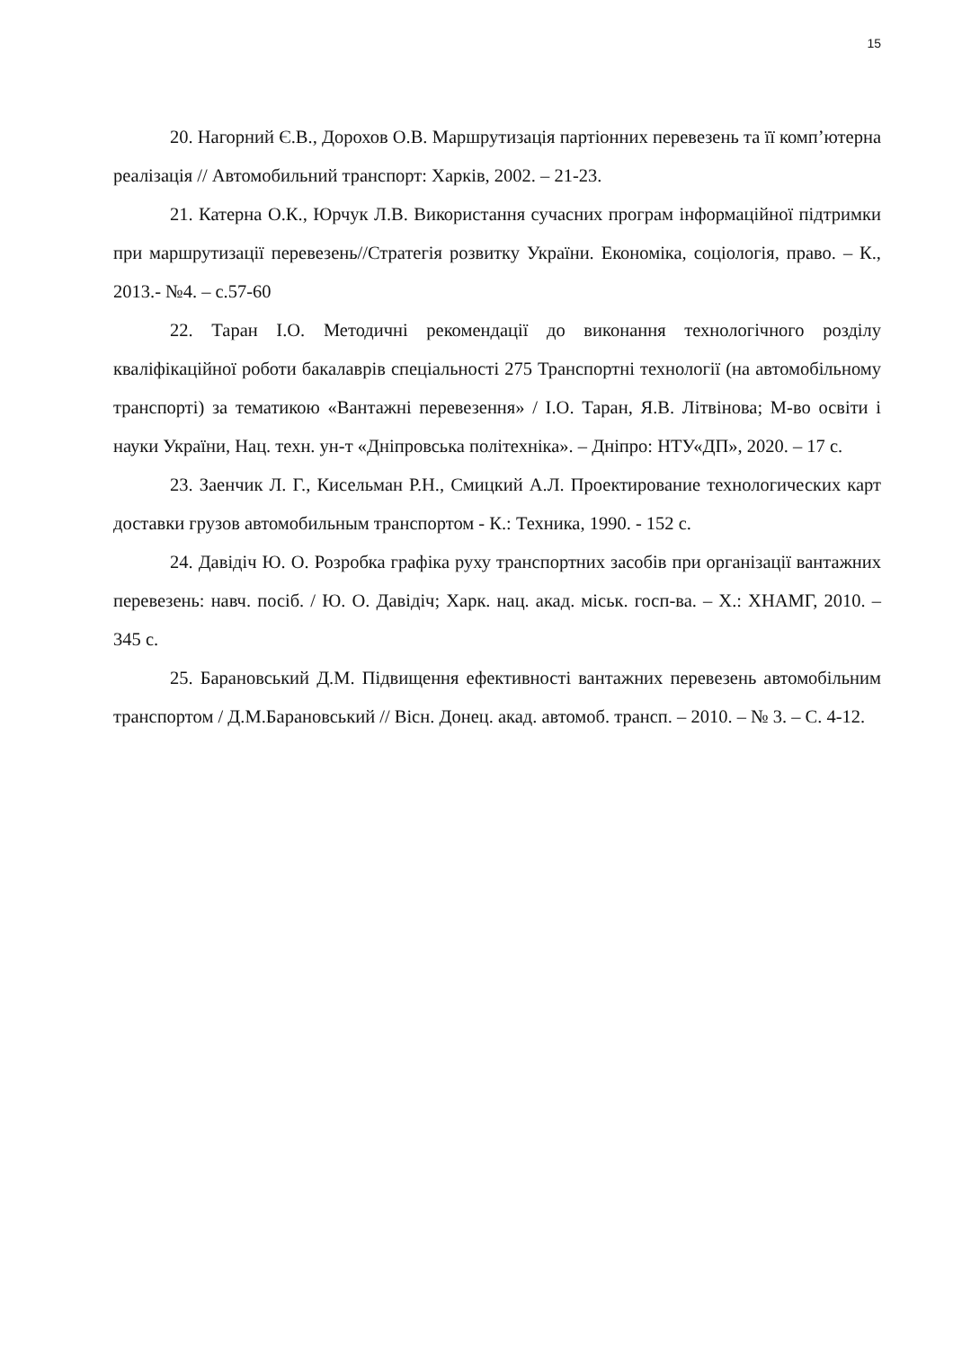15
20. Нагорний Є.В., Дорохов О.В. Маршрутизація партіонних перевезень та її комп’ютерна реалізація // Автомобильний транспорт: Харків, 2002. – 21-23.
21. Катерна О.К., Юрчук Л.В. Використання сучасних програм інформаційної підтримки при маршрутизації перевезень//Стратегія розвитку України. Економіка, соціологія, право. – К., 2013.- №4. – с.57-60
22. Таран І.О. Методичні рекомендації до виконання технологічного розділу кваліфікаційної роботи бакалаврів спеціальності 275 Транспортні технології (на автомобільному транспорті) за тематикою «Вантажні перевезення» / І.О. Таран, Я.В. Літвінова; М-во освіти і науки України, Нац. техн. ун-т «Дніпровська політехніка». – Дніпро: НТУ«ДП», 2020. – 17 с.
23. Заенчик Л. Г., Кисельман Р.Н., Смицкий А.Л. Проектирование технологических карт доставки грузов автомобильным транспортом - К.: Техника, 1990. - 152 с.
24. Давідіч Ю. О. Розробка графіка руху транспортних засобів при організації вантажних перевезень: навч. посіб. / Ю. О. Давідіч; Харк. нац. акад. міськ. госп-ва. – Х.: ХНАМГ, 2010. – 345 с.
25. Барановський Д.М. Підвищення ефективності вантажних перевезень автомобільним транспортом / Д.М.Барановський // Вісн. Донец. акад. автомоб. трансп. – 2010. – № 3. – С. 4-12.